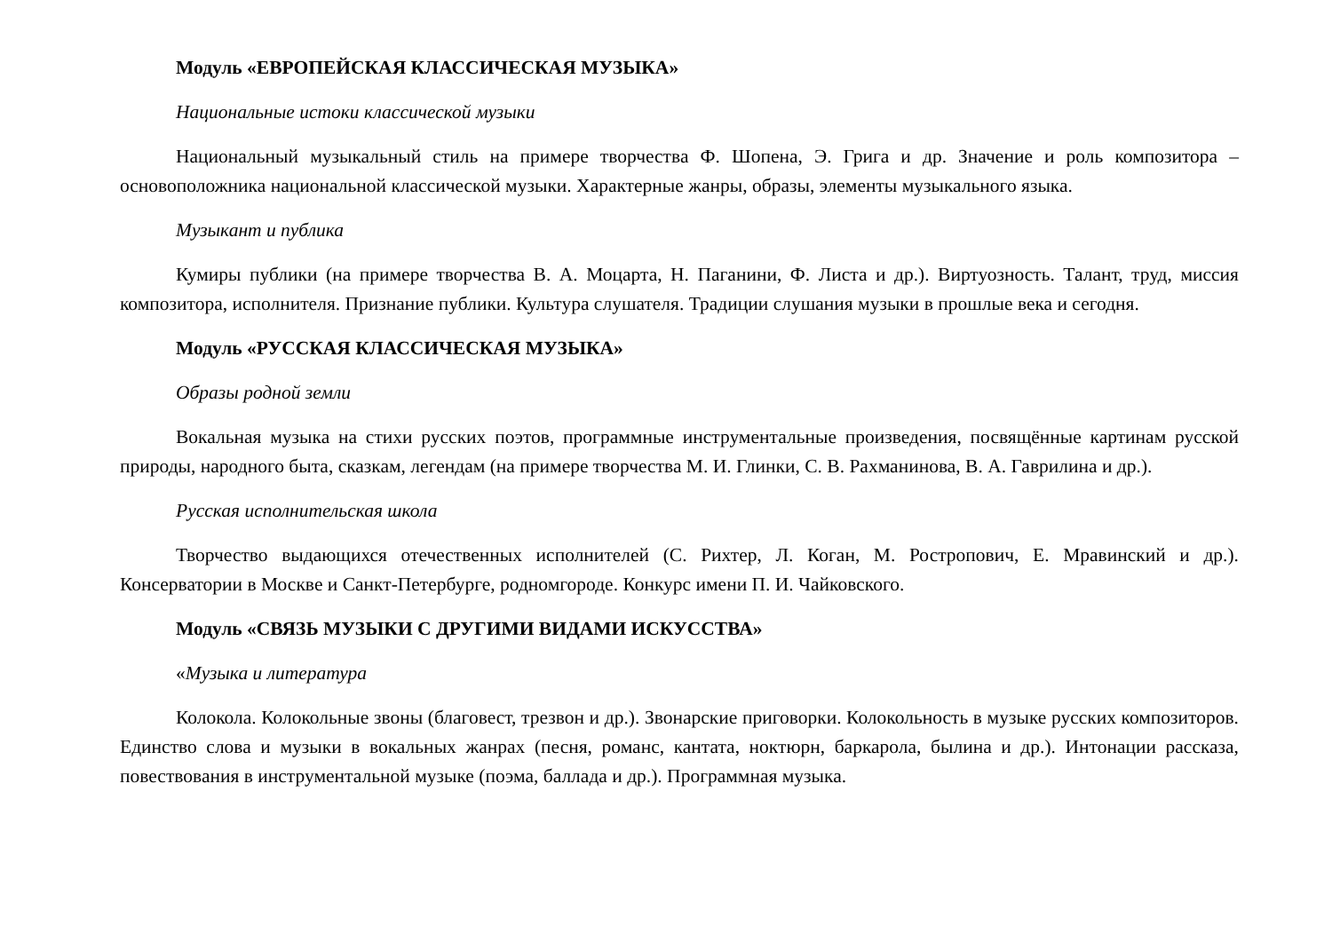Модуль «ЕВРОПЕЙСКАЯ КЛАССИЧЕСКАЯ МУЗЫКА»
Национальные истоки классической музыки
Национальный музыкальный стиль на примере творчества Ф. Шопена, Э. Грига и др. Значение и роль композитора – основоположника национальной классической музыки. Характерные жанры, образы, элементы музыкального языка.
Музыкант и публика
Кумиры публики (на примере творчества В. А. Моцарта, Н. Паганини, Ф. Листа и др.). Виртуозность. Талант, труд, миссия композитора, исполнителя. Признание публики. Культура слушателя. Традиции слушания музыки в прошлые века и сегодня.
Модуль «РУССКАЯ КЛАССИЧЕСКАЯ МУЗЫКА»
Образы родной земли
Вокальная музыка на стихи русских поэтов, программные инструментальные произведения, посвящённые картинам русской природы, народного быта, сказкам, легендам (на примере творчества М. И. Глинки, С. В. Рахманинова, В. А. Гаврилина и др.).
Русская исполнительская школа
Творчество выдающихся отечественных исполнителей (С. Рихтер, Л. Коган, М. Ростропович, Е. Мравинский и др.). Консерватории в Москве и Санкт-Петербурге, родномгороде. Конкурс имени П. И. Чайковского.
Модуль «СВЯЗЬ МУЗЫКИ С ДРУГИМИ ВИДАМИ ИСКУССТВА»
«Музыка и литература
Колокола. Колокольные звоны (благовест, трезвон и др.). Звонарские приговорки. Колокольность в музыке русских композиторов. Единство слова и музыки в вокальных жанрах (песня, романс, кантата, ноктюрн, баркарола, былина и др.). Интонации рассказа, повествования в инструментальной музыке (поэма, баллада и др.). Программная музыка.